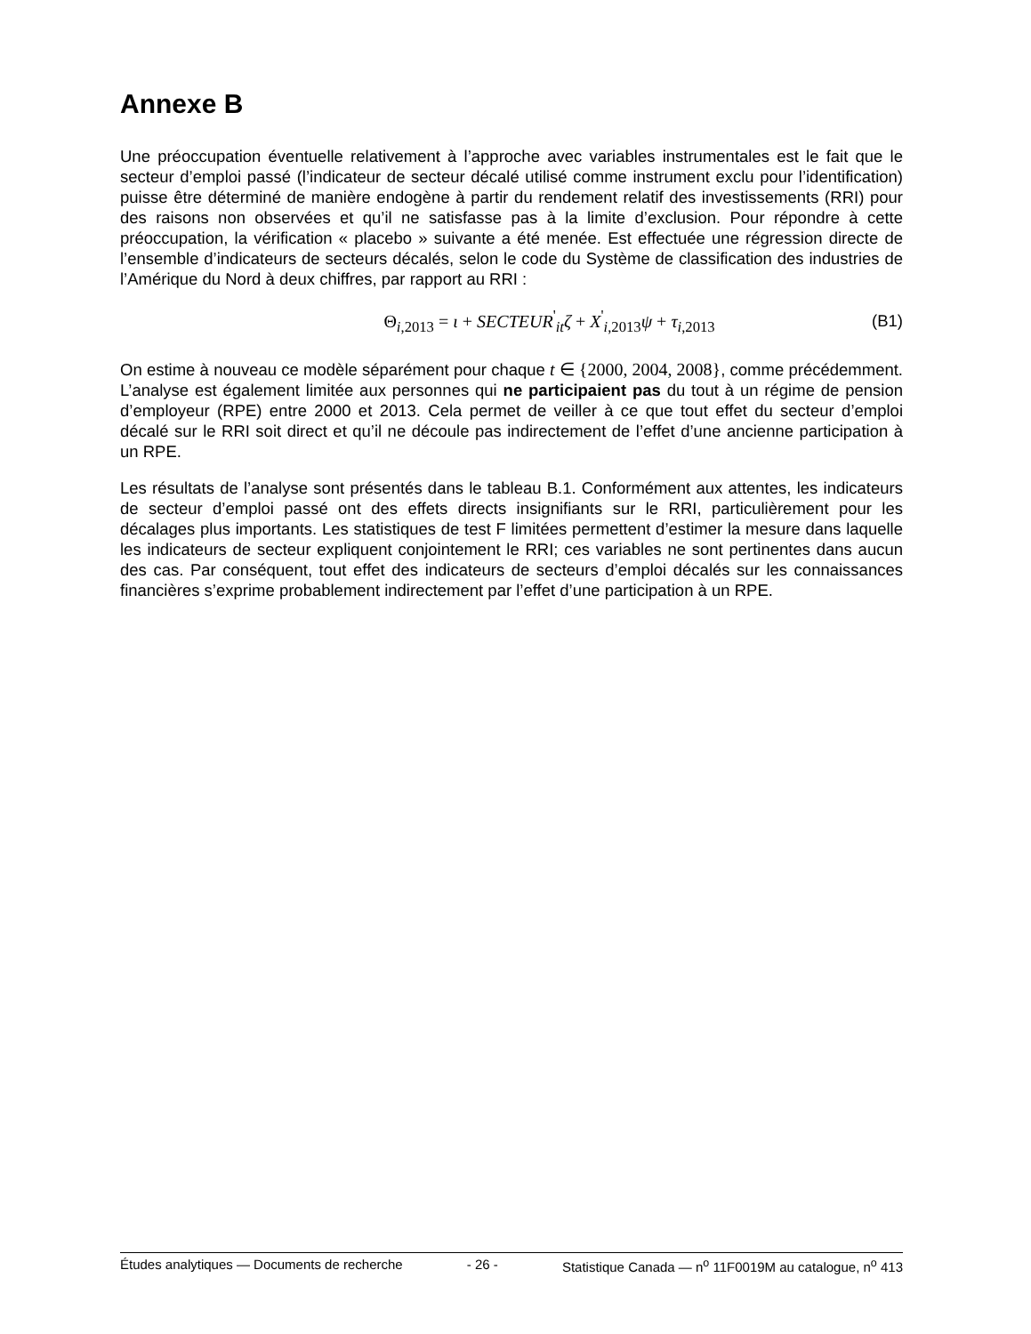Annexe B
Une préoccupation éventuelle relativement à l’approche avec variables instrumentales est le fait que le secteur d’emploi passé (l’indicateur de secteur décalé utilisé comme instrument exclu pour l’identification) puisse être déterminé de manière endogène à partir du rendement relatif des investissements (RRI) pour des raisons non observées et qu’il ne satisfasse pas à la limite d’exclusion. Pour répondre à cette préoccupation, la vérification « placebo » suivante a été menée. Est effectuée une régression directe de l’ensemble d’indicateurs de secteurs décalés, selon le code du Système de classification des industries de l’Amérique du Nord à deux chiffres, par rapport au RRI :
Θ<sub>i,2013</sub> = ι + SECTEUR<sup>'</sup><sub>it</sub>ζ + X<sup>'</sup><sub>i,2013</sub>ψ + τ<sub>i,2013</sub> (B1)
On estime à nouveau ce modèle séparément pour chaque t ∈ {2000, 2004, 2008}, comme précédemment. L’analyse est également limitée aux personnes qui ne participaient pas du tout à un régime de pension d’employeur (RPE) entre 2000 et 2013. Cela permet de veiller à ce que tout effet du secteur d’emploi décalé sur le RRI soit direct et qu’il ne découle pas indirectement de l’effet d’une ancienne participation à un RPE.
Les résultats de l’analyse sont présentés dans le tableau B.1. Conformément aux attentes, les indicateurs de secteur d’emploi passé ont des effets directs insignifiants sur le RRI, particulièrement pour les décalages plus importants. Les statistiques de test F limitées permettent d’estimer la mesure dans laquelle les indicateurs de secteur expliquent conjointement le RRI; ces variables ne sont pertinentes dans aucun des cas. Par conséquent, tout effet des indicateurs de secteurs d’emploi décalés sur les connaissances financières s’exprime probablement indirectement par l’effet d’une participation à un RPE.
Études analytiques — Documents de recherche - 26 - Statistique Canada — n<sup>o</sup> 11F0019M au catalogue, n<sup>o</sup> 413